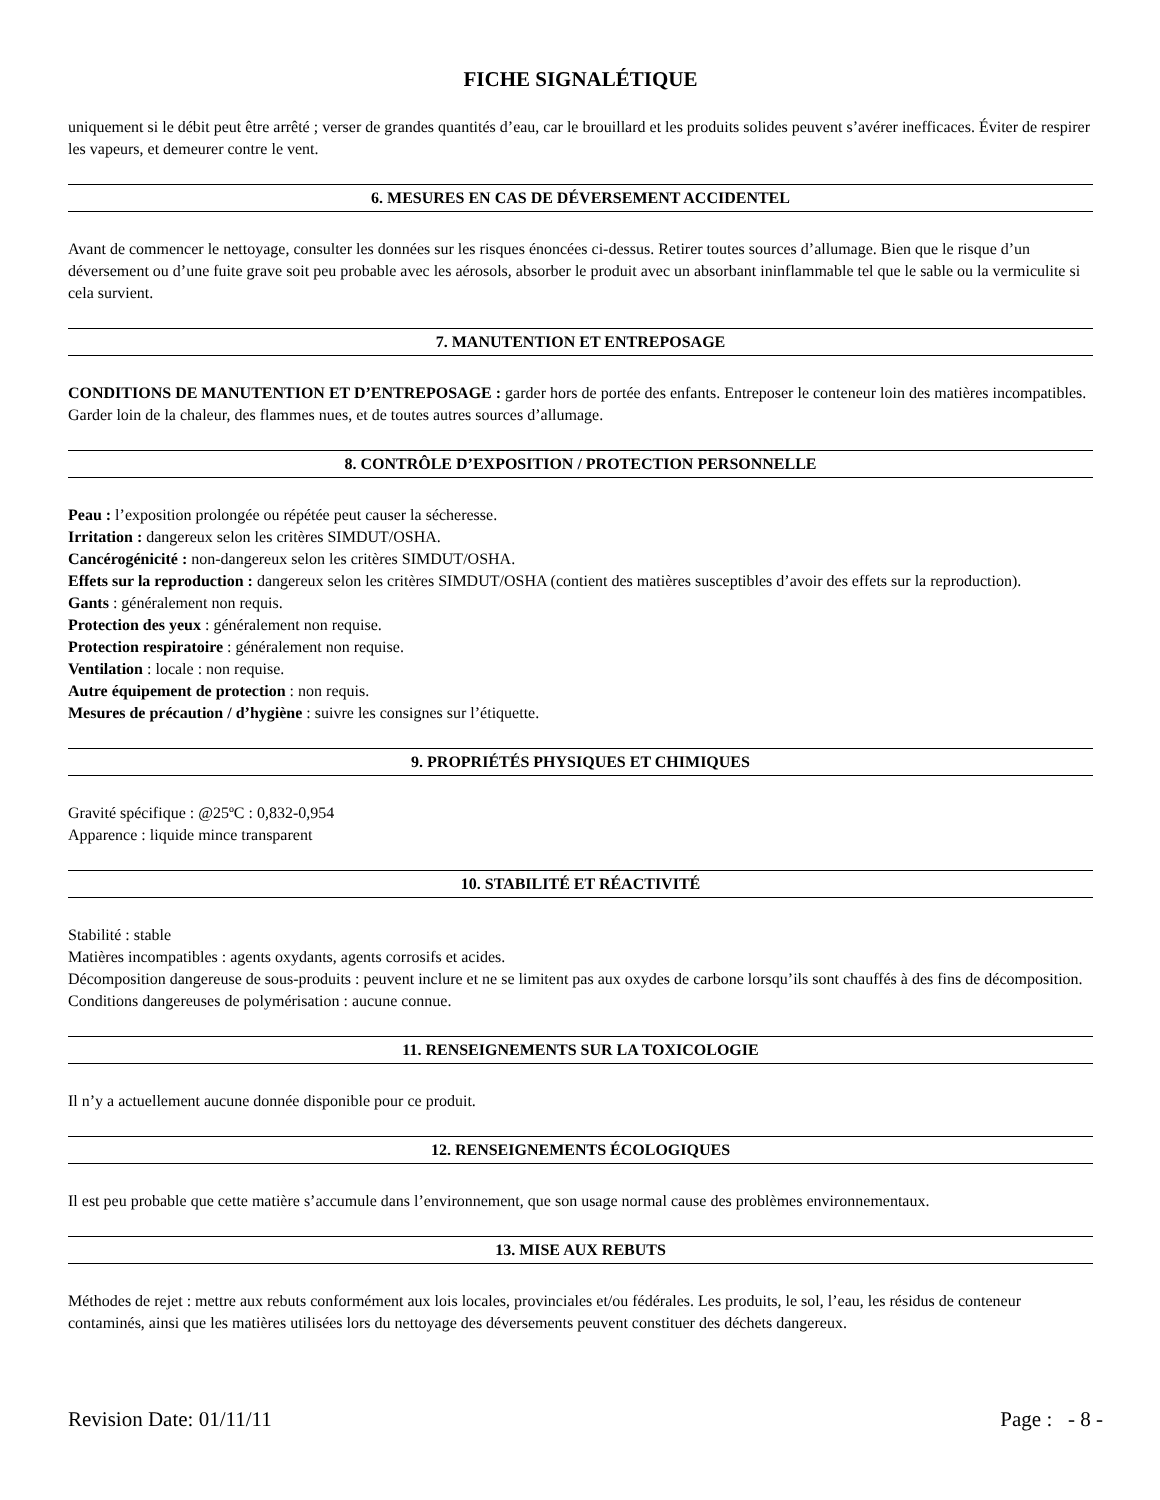FICHE SIGNALÉTIQUE
uniquement si le débit peut être arrêté ; verser de grandes quantités d’eau, car le brouillard et les produits solides peuvent s’avérer inefficaces. Éviter de respirer les vapeurs, et demeurer contre le vent.
6. MESURES EN CAS DE DÉVERSEMENT ACCIDENTEL
Avant de commencer le nettoyage, consulter les données sur les risques énoncées ci-dessus. Retirer toutes sources d’allumage. Bien que le risque d’un déversement ou d’une fuite grave soit peu probable avec les aérosols, absorber le produit avec un absorbant ininflammable tel que le sable ou la vermiculite si cela survient.
7. MANUTENTION ET ENTREPOSAGE
CONDITIONS DE MANUTENTION ET D’ENTREPOSAGE : garder hors de portée des enfants. Entreposer le conteneur loin des matières incompatibles. Garder loin de la chaleur, des flammes nues, et de toutes autres sources d’allumage.
8. CONTRÔLE D’EXPOSITION / PROTECTION PERSONNELLE
Peau : l’exposition prolongée ou répétée peut causer la sécheresse.
Irritation : dangereux selon les critères SIMDUT/OSHA.
Cancérogénicité : non-dangereux selon les critères SIMDUT/OSHA.
Effets sur la reproduction : dangereux selon les critères SIMDUT/OSHA (contient des matières susceptibles d’avoir des effets sur la reproduction).
Gants : généralement non requis.
Protection des yeux : généralement non requise.
Protection respiratoire : généralement non requise.
Ventilation : locale : non requise.
Autre équipement de protection : non requis.
Mesures de précaution / d’hygiène : suivre les consignes sur l’étiquette.
9. PROPRIÉTÉS PHYSIQUES ET CHIMIQUES
Gravité spécifique : @25ºC : 0,832-0,954
Apparence : liquide mince transparent
10. STABILITÉ ET RÉACTIVITÉ
Stabilité : stable
Matières incompatibles : agents oxydants, agents corrosifs et acides.
Décomposition dangereuse de sous-produits : peuvent inclure et ne se limitent pas aux oxydes de carbone lorsqu’ils sont chauffés à des fins de décomposition.
Conditions dangereuses de polymérisation : aucune connue.
11. RENSEIGNEMENTS SUR LA TOXICOLOGIE
Il n’y a actuellement aucune donnée disponible pour ce produit.
12. RENSEIGNEMENTS ÉCOLOGIQUES
Il est peu probable que cette matière s’accumule dans l’environnement, que son usage normal cause des problèmes environnementaux.
13. MISE AUX REBUTS
Méthodes de rejet : mettre aux rebuts conformément aux lois locales, provinciales et/ou fédérales. Les produits, le sol, l’eau, les résidus de conteneur contaminés, ainsi que les matières utilisées lors du nettoyage des déversements peuvent constituer des déchets dangereux.
Revision Date: 01/11/11 Page : - 8 -